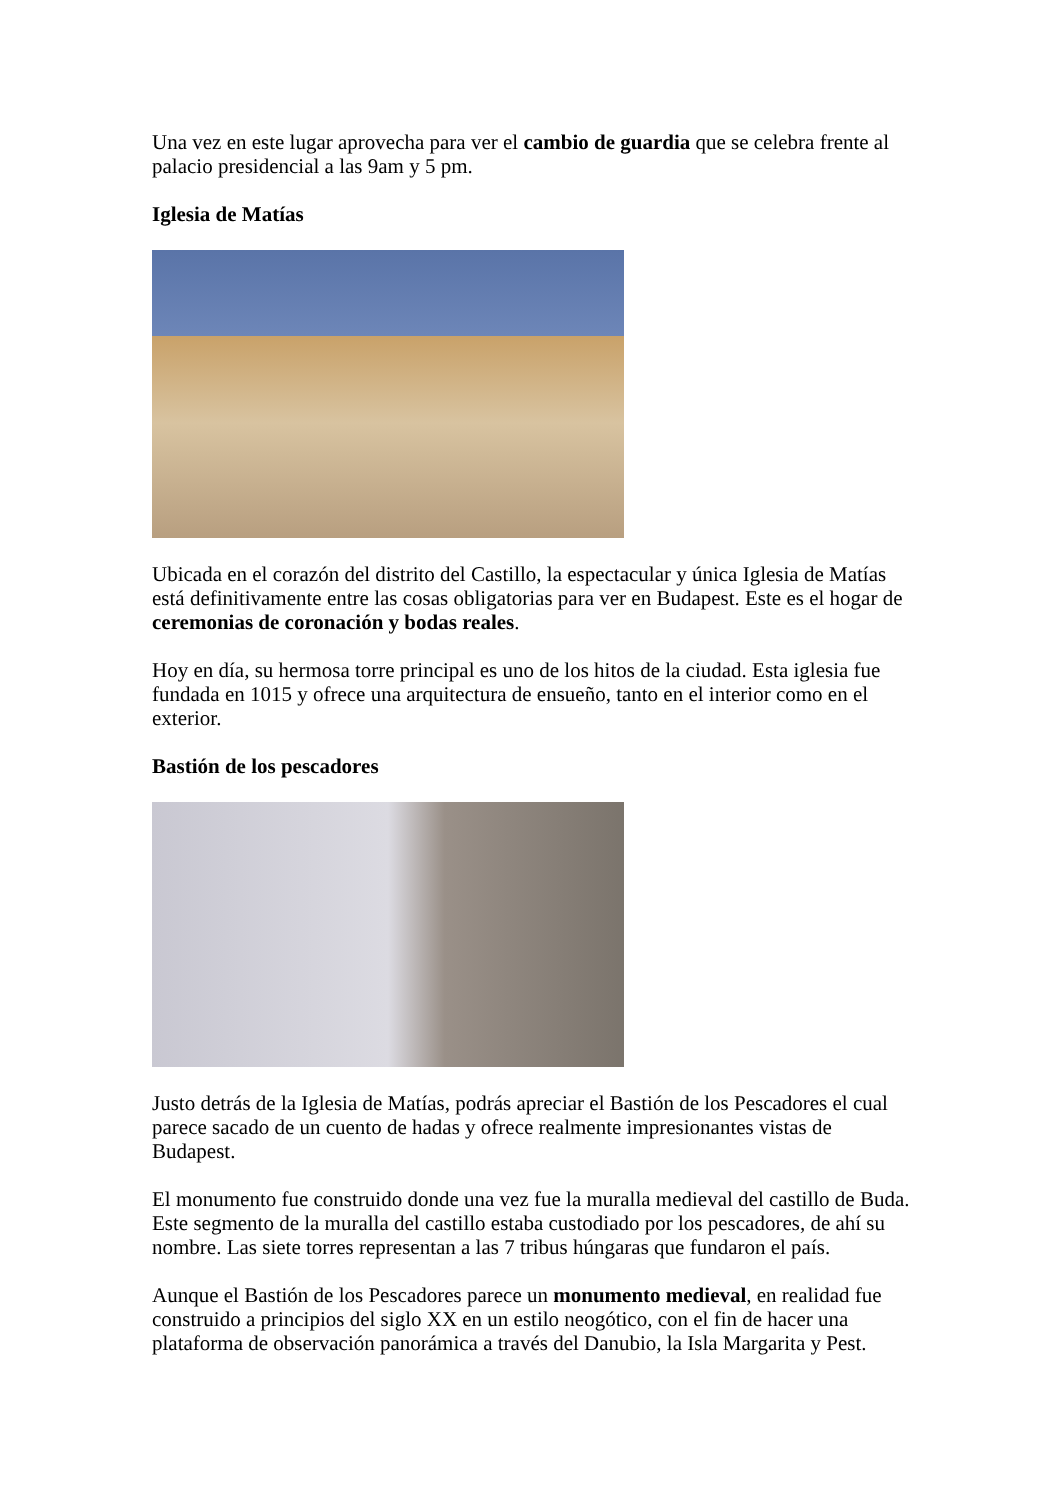Una vez en este lugar aprovecha para ver el cambio de guardia que se celebra frente al palacio presidencial a las 9am y 5 pm.
Iglesia de Matías
Ubicada en el corazón del distrito del Castillo, la espectacular y única Iglesia de Matías está definitivamente entre las cosas obligatorias para ver en Budapest. Este es el hogar de ceremonias de coronación y bodas reales.
Hoy en día, su hermosa torre principal es uno de los hitos de la ciudad. Esta iglesia fue fundada en 1015 y ofrece una arquitectura de ensueño, tanto en el interior como en el exterior.
Bastión de los pescadores
Justo detrás de la Iglesia de Matías, podrás apreciar el Bastión de los Pescadores el cual parece sacado de un cuento de hadas y ofrece realmente impresionantes vistas de Budapest.
El monumento fue construido donde una vez fue la muralla medieval del castillo de Buda. Este segmento de la muralla del castillo estaba custodiado por los pescadores, de ahí su nombre. Las siete torres representan a las 7 tribus húngaras que fundaron el país.
Aunque el Bastión de los Pescadores parece un monumento medieval, en realidad fue construido a principios del siglo XX en un estilo neogótico, con el fin de hacer una plataforma de observación panorámica a través del Danubio, la Isla Margarita y Pest.